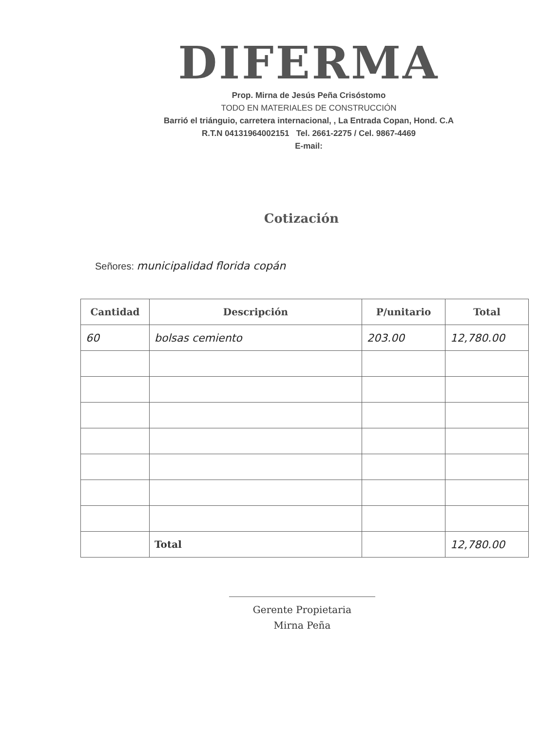DIFERMA
Prop. Mirna de Jesús Peña Crisóstomo
TODO EN MATERIALES DE CONSTRUCCIÓN
Barrió el triánguio, carretera internacional, , La Entrada Copan, Hond. C.A
R.T.N 04131964002151 Tel. 2661-2275 / Cel. 9867-4469
E-mail:
Cotización
Señores: municipalidad florida copán
| Cantidad | Descripción | P/unitario | Total |
| --- | --- | --- | --- |
| 60 | bolsas cemiento | 203.00 | 12,780.00 |
| | Total | | 12,780.00 |
Gerente Propietaria
Mirna Peña